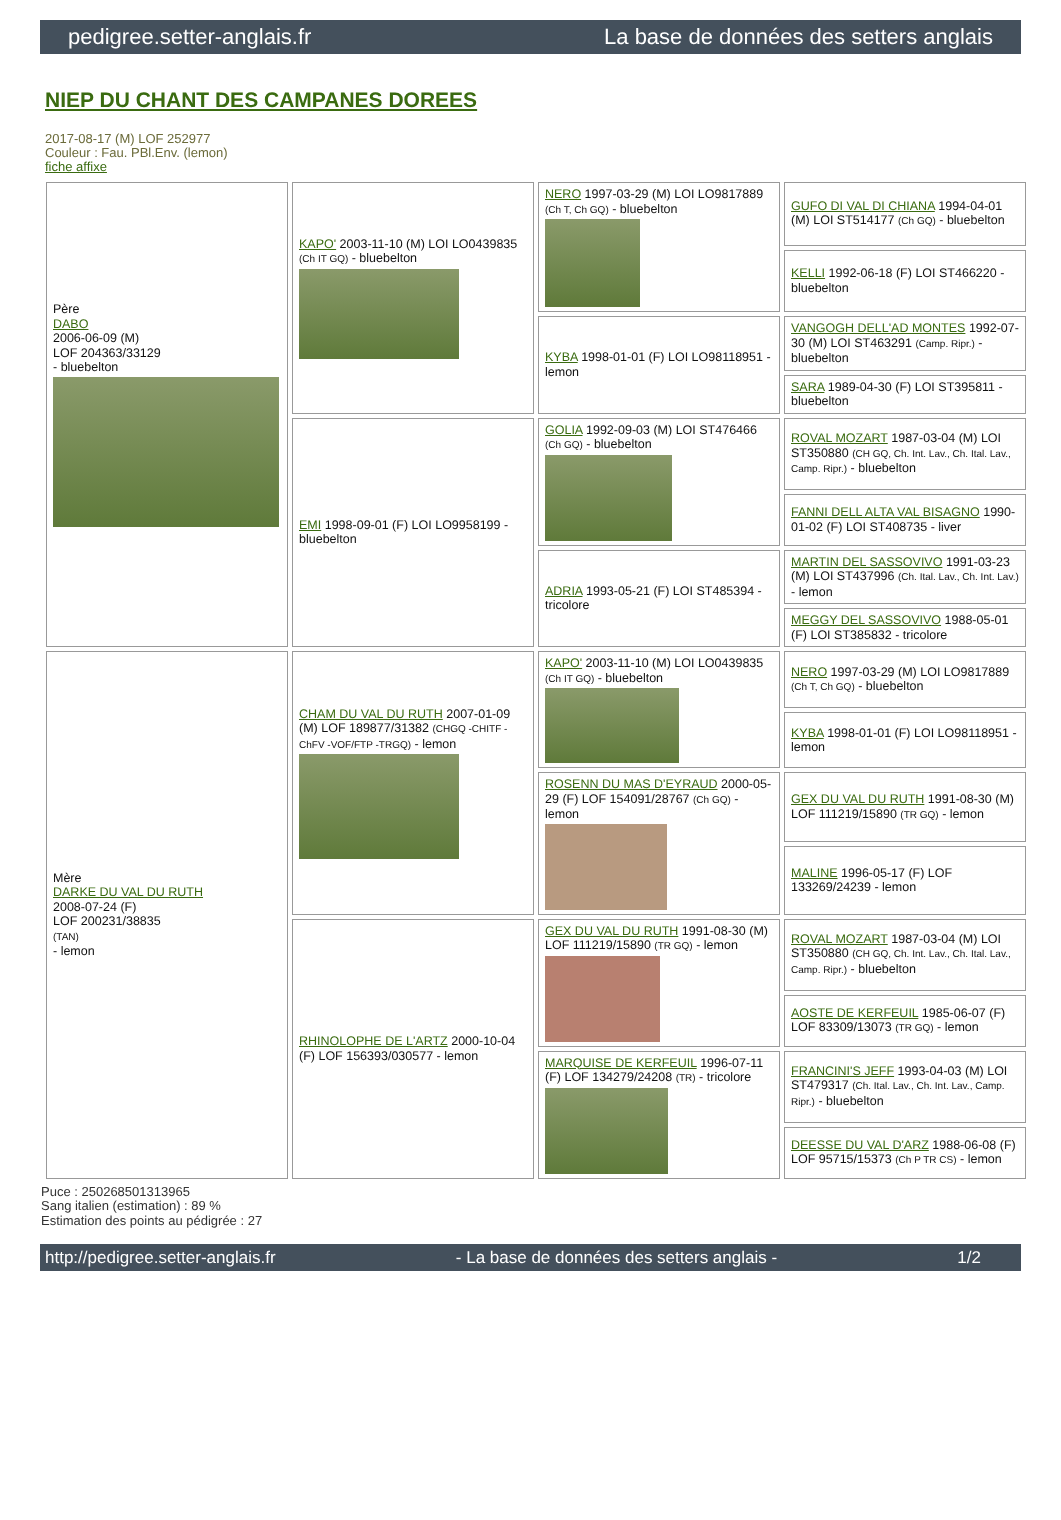pedigree.setter-anglais.fr La base de données des setters anglais
NIEP DU CHANT DES CAMPANES DOREES
2017-08-17 (M) LOF 252977
Couleur : Fau. PBl.Env. (lemon)
fiche affixe
| Père DABO 2006-06-09 (M) LOF 204363/33129 - bluebelton | KAPO' 2003-11-10 (M) LOI LO0439835 (Ch IT GQ) - bluebelton | NERO 1997-03-29 (M) LOI LO9817889 (Ch T, Ch GQ) - bluebelton | GUFO DI VAL DI CHIANA 1994-04-01 (M) LOI ST514177 (Ch GQ) - bluebelton |
| | | | KELLI 1992-06-18 (F) LOI ST466220 - bluebelton |
| | | KYBA 1998-01-01 (F) LOI LO98118951 - lemon | VANGOGH DELL'AD MONTES 1992-07-30 (M) LOI ST463291 (Camp. Ripr.) - bluebelton |
| | | | SARA 1989-04-30 (F) LOI ST395811 - bluebelton |
| | EMI 1998-09-01 (F) LOI LO9958199 - bluebelton | GOLIA 1992-09-03 (M) LOI ST476466 (Ch GQ) - bluebelton | ROVAL MOZART 1987-03-04 (M) LOI ST350880 (CH GQ, Ch. Int. Lav., Ch. Ital. Lav., Camp. Ripr.) - bluebelton |
| | | | FANNI DELL ALTA VAL BISAGNO 1990-01-02 (F) LOI ST408735 - liver |
| | | ADRIA 1993-05-21 (F) LOI ST485394 - tricolore | MARTIN DEL SASSOVIVO 1991-03-23 (M) LOI ST437996 (Ch. Ital. Lav., Ch. Int. Lav.) - lemon |
| | | | MEGGY DEL SASSOVIVO 1988-05-01 (F) LOI ST385832 - tricolore |
| Mère DARKE DU VAL DU RUTH 2008-07-24 (F) LOF 200231/38835 (TAN) - lemon | CHAM DU VAL DU RUTH 2007-01-09 (M) LOF 189877/31382 (CHGQ -CHITF -ChFV -VOF/FTP -TRGQ) - lemon | KAPO' 2003-11-10 (M) LOI LO0439835 (Ch IT GQ) - bluebelton | NERO 1997-03-29 (M) LOI LO9817889 (Ch T, Ch GQ) - bluebelton |
| | | | KYBA 1998-01-01 (F) LOI LO98118951 - lemon |
| | | ROSENN DU MAS D'EYRAUD 2000-05-29 (F) LOF 154091/28767 (Ch GQ) - lemon | GEX DU VAL DU RUTH 1991-08-30 (M) LOF 111219/15890 (TR GQ) - lemon |
| | | | MALINE 1996-05-17 (F) LOF 133269/24239 - lemon |
| | RHINOLOPHE DE L'ARTZ 2000-10-04 (F) LOF 156393/030577 - lemon | GEX DU VAL DU RUTH 1991-08-30 (M) LOF 111219/15890 (TR GQ) - lemon | ROVAL MOZART 1987-03-04 (M) LOI ST350880 (CH GQ, Ch. Int. Lav., Ch. Ital. Lav., Camp. Ripr.) - bluebelton |
| | | | AOSTE DE KERFEUIL 1985-06-07 (F) LOF 83309/13073 (TR GQ) - lemon |
| | | MARQUISE DE KERFEUIL 1996-07-11 (F) LOF 134279/24208 (TR) - tricolore | FRANCINI'S JEFF 1993-04-03 (M) LOI ST479317 (Ch. Ital. Lav., Ch. Int. Lav., Camp. Ripr.) - bluebelton |
| | | | DEESSE DU VAL D'ARZ 1988-06-08 (F) LOF 95715/15373 (Ch P TR CS) - lemon |
Puce : 250268501313965
Sang italien (estimation) : 89 %
Estimation des points au pédigrée : 27
http://pedigree.setter-anglais.fr - La base de données des setters anglais - 1/2